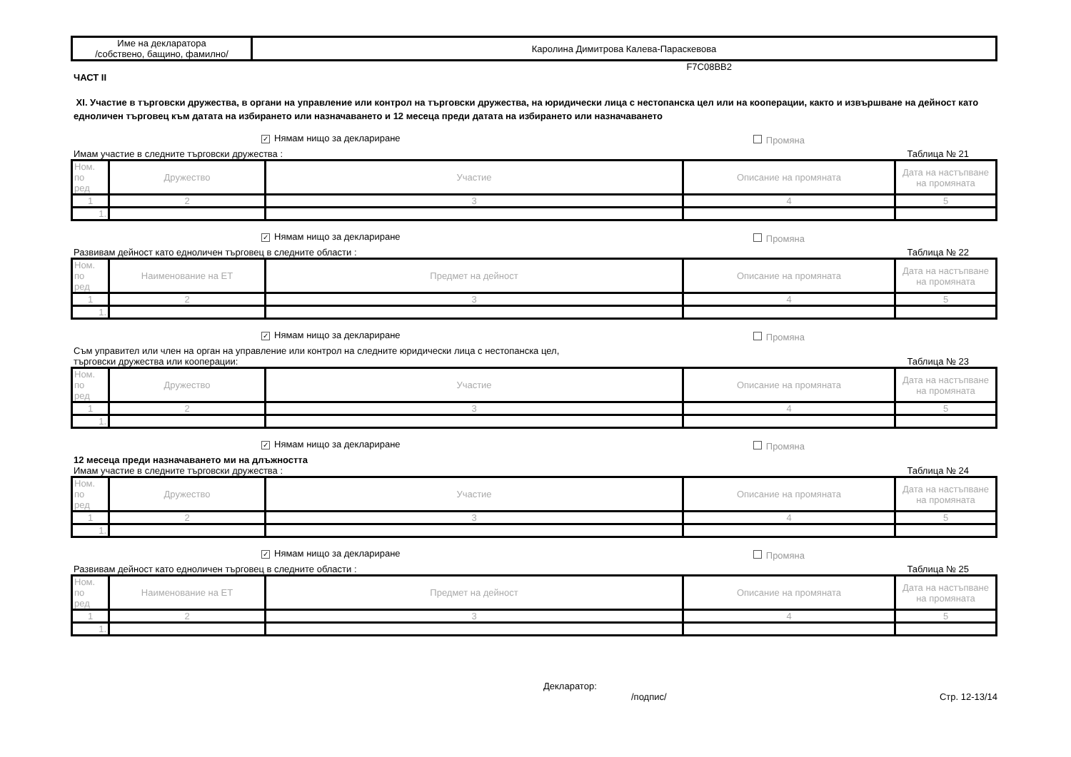| Име на декларатора /собствено, бащино, фамилно/ | Каролина Димитрова Калева-Параскевова |
F7C08BB2
ЧАСТ II
XI. Участие в търговски дружества, в органи на управление или контрол на търговски дружества, на юридически лица с нестопанска цел или на кооперации, както и извършване на дейност като едноличен търговец към датата на избирането или назначаването и 12 месеца преди датата на избирането или назначаването
✓ Нямам нищо за деклариране Промяна
Имам участие в следните търговски дружества : Таблица № 21
| Ном. по ред | Дружество | Участие | Описание на промяната | Дата на настъпване на промяната |
| 1 | 2 | 3 | 4 | 5 |
| 1. | | | | |
✓ Нямам нищо за деклариране Промяна
Развивам дейност като едноличен търговец в следните области : Таблица № 22
| Ном. по ред | Наименование на ЕТ | Предмет на дейност | Описание на промяната | Дата на настъпване на промяната |
| 1 | 2 | 3 | 4 | 5 |
| 1. | | | | |
✓ Нямам нищо за деклариране Промяна
Съм управител или член на орган на управление или контрол на следните юридически лица с нестопанска цел,
търговски дружества или кооперации: Таблица № 23
| Ном. по ред | Дружество | Участие | Описание на промяната | Дата на настъпване на промяната |
| 1 | 2 | 3 | 4 | 5 |
| 1. | | | | |
✓ Нямам нищо за деклариране Промяна
12 месеца преди назначаването ми на длъжността
Имам участие в следните търговски дружества : Таблица № 24
| Ном. по ред | Дружество | Участие | Описание на промяната | Дата на настъпване на промяната |
| 1 | 2 | 3 | 4 | 5 |
| 1. | | | | |
✓ Нямам нищо за деклариране Промяна
Развивам дейност като едноличен търговец в следните области : Таблица № 25
| Ном. по ред | Наименование на ЕТ | Предмет на дейност | Описание на промяната | Дата на настъпване на промяната |
| 1 | 2 | 3 | 4 | 5 |
| 1. | | | | |
Декларатор:
/подпис/ Стр. 12-13/14